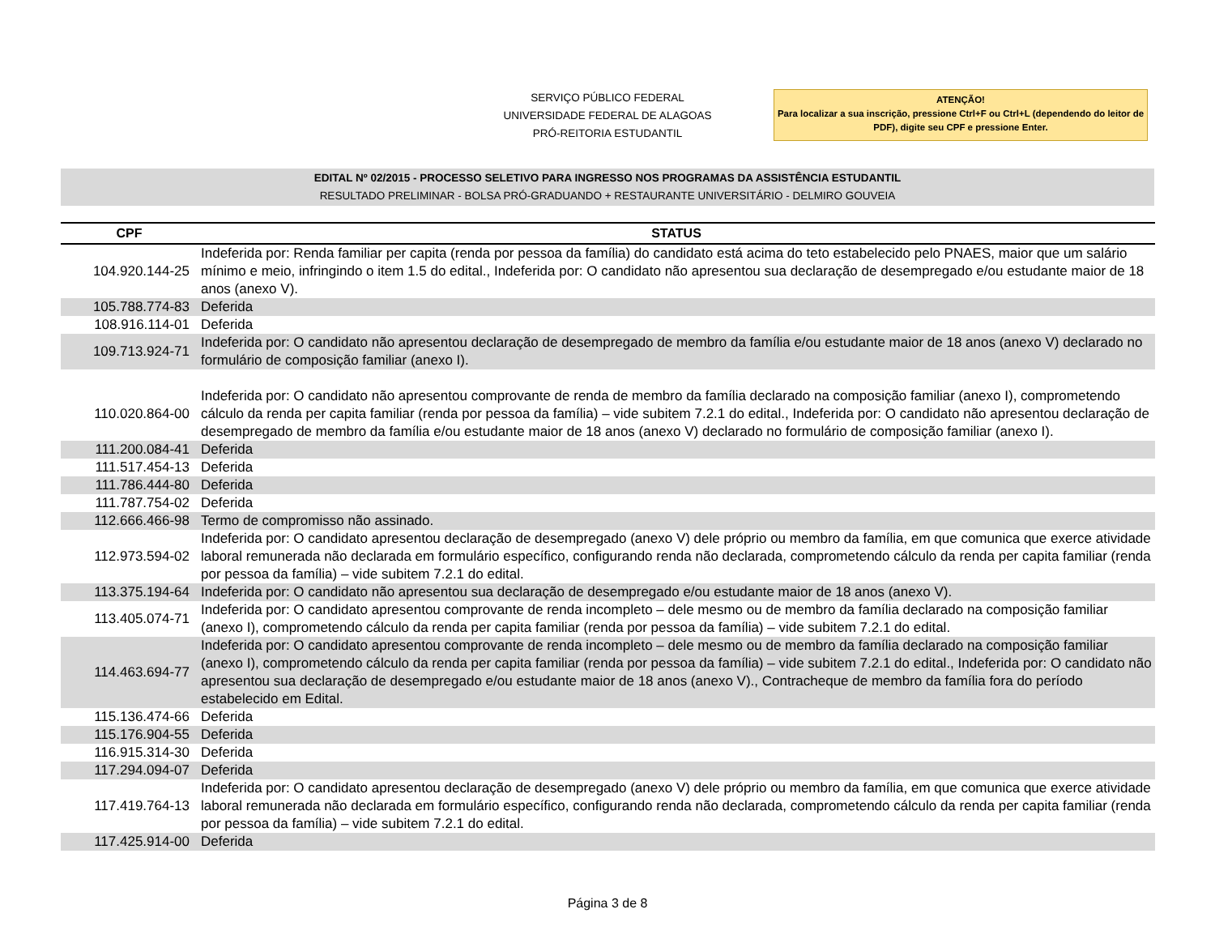SERVIÇO PÚBLICO FEDERAL
UNIVERSIDADE FEDERAL DE ALAGOAS
PRÓ-REITORIA ESTUDANTIL
ATENÇÃO!
Para localizar a sua inscrição, pressione Ctrl+F ou Ctrl+L (dependendo do leitor de PDF), digite seu CPF e pressione Enter.
EDITAL Nº 02/2015 - PROCESSO SELETIVO PARA INGRESSO NOS PROGRAMAS DA ASSISTÊNCIA ESTUDANTIL
RESULTADO PRELIMINAR - BOLSA PRÓ-GRADUANDO + RESTAURANTE UNIVERSITÁRIO - DELMIRO GOUVEIA
| CPF | STATUS |
| --- | --- |
| 104.920.144-25 | Indeferida por: Renda familiar per capita (renda por pessoa da família) do candidato está acima do teto estabelecido pelo PNAES, maior que um salário mínimo e meio, infringindo o item 1.5 do edital., Indeferida por: O candidato não apresentou sua declaração de desempregado e/ou estudante maior de 18 anos (anexo V). |
| 105.788.774-83 | Deferida |
| 108.916.114-01 | Deferida |
| 109.713.924-71 | Indeferida por: O candidato não apresentou declaração de desempregado de membro da família e/ou estudante maior de 18 anos (anexo V) declarado no formulário de composição familiar (anexo I). |
| 110.020.864-00 | Indeferida por: O candidato não apresentou comprovante de renda de membro da família declarado na composição familiar (anexo I), comprometendo cálculo da renda per capita familiar (renda por pessoa da família) – vide subitem 7.2.1 do edital., Indeferida por: O candidato não apresentou declaração de desempregado de membro da família e/ou estudante maior de 18 anos (anexo V) declarado no formulário de composição familiar (anexo I). |
| 111.200.084-41 | Deferida |
| 111.517.454-13 | Deferida |
| 111.786.444-80 | Deferida |
| 111.787.754-02 | Deferida |
| 112.666.466-98 | Termo de compromisso não assinado. |
| 112.973.594-02 | Indeferida por: O candidato apresentou declaração de desempregado (anexo V) dele próprio ou membro da família, em que comunica que exerce atividade laboral remunerada não declarada em formulário específico, configurando renda não declarada, comprometendo cálculo da renda per capita familiar (renda por pessoa da família) – vide subitem 7.2.1 do edital. |
| 113.375.194-64 | Indeferida por: O candidato não apresentou sua declaração de desempregado e/ou estudante maior de 18 anos (anexo V). |
| 113.405.074-71 | Indeferida por: O candidato apresentou comprovante de renda incompleto – dele mesmo ou de membro da família declarado na composição familiar (anexo I), comprometendo cálculo da renda per capita familiar (renda por pessoa da família) – vide subitem 7.2.1 do edital. |
| 114.463.694-77 | Indeferida por: O candidato apresentou comprovante de renda incompleto – dele mesmo ou de membro da família declarado na composição familiar (anexo I), comprometendo cálculo da renda per capita familiar (renda por pessoa da família) – vide subitem 7.2.1 do edital., Indeferida por: O candidato não apresentou sua declaração de desempregado e/ou estudante maior de 18 anos (anexo V)., Contracheque de membro da família fora do período estabelecido em Edital. |
| 115.136.474-66 | Deferida |
| 115.176.904-55 | Deferida |
| 116.915.314-30 | Deferida |
| 117.294.094-07 | Deferida |
| 117.419.764-13 | Indeferida por: O candidato apresentou declaração de desempregado (anexo V) dele próprio ou membro da família, em que comunica que exerce atividade laboral remunerada não declarada em formulário específico, configurando renda não declarada, comprometendo cálculo da renda per capita familiar (renda por pessoa da família) – vide subitem 7.2.1 do edital. |
| 117.425.914-00 | Deferida |
Página 3 de 8